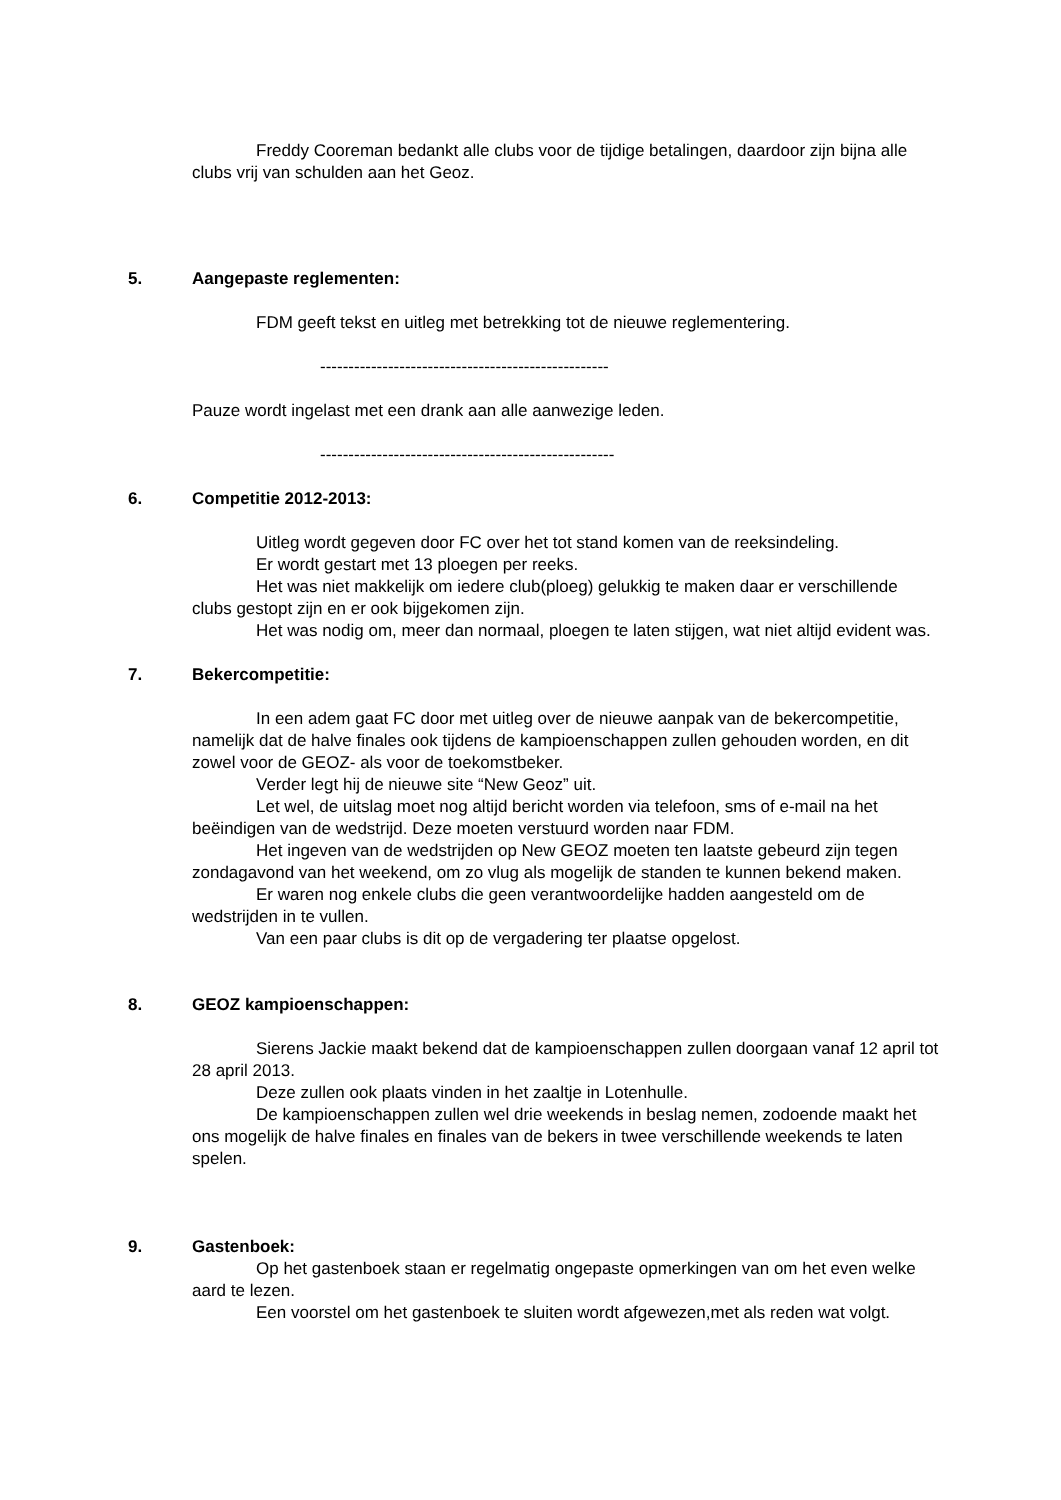Freddy Cooreman bedankt alle clubs voor de tijdige betalingen, daardoor zijn bijna alle clubs vrij van schulden aan het Geoz.
5. Aangepaste reglementen:
FDM geeft tekst en uitleg met betrekking tot de nieuwe reglementering.
---------------------------------------------------
Pauze wordt ingelast met een drank aan alle aanwezige leden.
----------------------------------------------------
6. Competitie 2012-2013:
Uitleg wordt gegeven door FC over het tot stand komen van de reeksindeling.
Er wordt gestart met 13 ploegen per reeks.
Het was niet makkelijk om iedere club(ploeg) gelukkig te maken daar er verschillende clubs gestopt zijn en er ook bijgekomen zijn.
Het was nodig om, meer dan normaal, ploegen te laten stijgen, wat niet altijd evident was.
7. Bekercompetitie:
In een adem gaat FC door met uitleg over de nieuwe aanpak van de bekercompetitie, namelijk dat de halve finales ook tijdens de kampioenschappen zullen gehouden worden, en dit zowel voor de GEOZ- als voor de toekomstbeker.
Verder legt hij de nieuwe site “New Geoz” uit.
Let wel, de uitslag moet nog altijd bericht worden via telefoon, sms of e-mail na het beëindigen van de wedstrijd. Deze moeten verstuurd worden naar FDM.
Het ingeven van de wedstrijden op New GEOZ moeten ten laatste gebeurd zijn tegen zondagavond van het weekend, om zo vlug als mogelijk de standen te kunnen bekend maken.
Er waren nog enkele clubs die geen verantwoordelijke hadden aangesteld om de wedstrijden in te vullen.
Van een paar clubs is dit op de vergadering ter plaatse opgelost.
8. GEOZ kampioenschappen:
Sierens Jackie maakt bekend dat de kampioenschappen zullen doorgaan vanaf 12 april tot 28 april 2013.
Deze zullen ook plaats vinden in het zaaltje in Lotenhulle.
De kampioenschappen zullen wel drie weekends in beslag nemen, zodoende maakt het ons mogelijk de halve finales en finales van de bekers in twee verschillende weekends te laten spelen.
9. Gastenboek:
Op het gastenboek staan er regelmatig ongepaste opmerkingen van om het even welke aard te lezen.
Een voorstel om het gastenboek te sluiten wordt afgewezen,met als reden wat volgt.